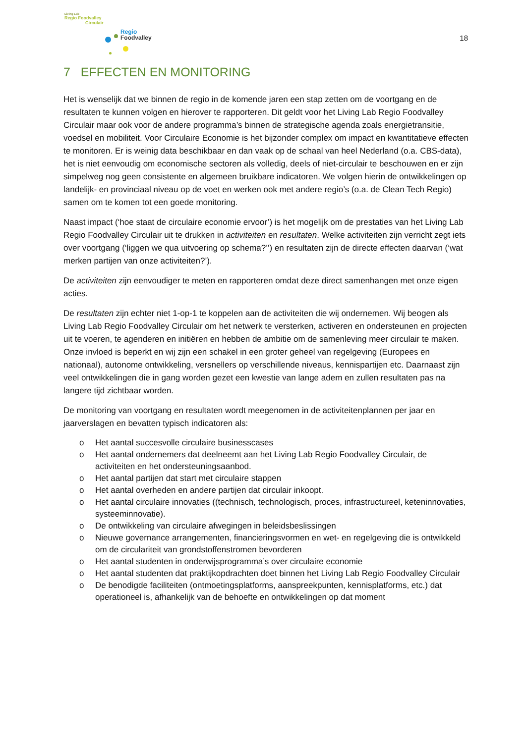Living Lab
Regio Foodvalley
Circulair
Regio
Foodvalley
18
7 EFFECTEN EN MONITORING
Het is wenselijk dat we binnen de regio in de komende jaren een stap zetten om de voortgang en de resultaten te kunnen volgen en hierover te rapporteren. Dit geldt voor het Living Lab Regio Foodvalley Circulair maar ook voor de andere programma’s binnen de strategische agenda zoals energietransitie, voedsel en mobiliteit. Voor Circulaire Economie is het bijzonder complex om impact en kwantitatieve effecten te monitoren. Er is weinig data beschikbaar en dan vaak op de schaal van heel Nederland (o.a. CBS-data), het is niet eenvoudig om economische sectoren als volledig, deels of niet-circulair te beschouwen en er zijn simpelweg nog geen consistente en algemeen bruikbare indicatoren. We volgen hierin de ontwikkelingen op landelijk- en provinciaal niveau op de voet en werken ook met andere regio’s (o.a. de Clean Tech Regio) samen om te komen tot een goede monitoring.
Naast impact (‘hoe staat de circulaire economie ervoor’) is het mogelijk om de prestaties van het Living Lab Regio Foodvalley Circulair uit te drukken in activiteiten en resultaten. Welke activiteiten zijn verricht zegt iets over voortgang (‘liggen we qua uitvoering op schema?’’) en resultaten zijn de directe effecten daarvan (‘wat merken partijen van onze activiteiten?’).
De activiteiten zijn eenvoudiger te meten en rapporteren omdat deze direct samenhangen met onze eigen acties.
De resultaten zijn echter niet 1-op-1 te koppelen aan de activiteiten die wij ondernemen. Wij beogen als Living Lab Regio Foodvalley Circulair om het netwerk te versterken, activeren en ondersteunen en projecten uit te voeren, te agenderen en initiëren en hebben de ambitie om de samenleving meer circulair te maken. Onze invloed is beperkt en wij zijn een schakel in een groter geheel van regelgeving (Europees en nationaal), autonome ontwikkeling, versnellers op verschillende niveaus, kennispartijen etc. Daarnaast zijn veel ontwikkelingen die in gang worden gezet een kwestie van lange adem en zullen resultaten pas na langere tijd zichtbaar worden.
De monitoring van voortgang en resultaten wordt meegenomen in de activiteitenplannen per jaar en jaarverslagen en bevatten typisch indicatoren als:
o Het aantal succesvolle circulaire businesscases
o Het aantal ondernemers dat deelneemt aan het Living Lab Regio Foodvalley Circulair, de activiteiten en het ondersteuningsaanbod.
o Het aantal partijen dat start met circulaire stappen
o Het aantal overheden en andere partijen dat circulair inkoopt.
o Het aantal circulaire innovaties ((technisch, technologisch, proces, infrastructureel, keteninnovaties, systeeminnovatie).
o De ontwikkeling van circulaire afwegingen in beleidsbeslissingen
o Nieuwe governance arrangementen, financieringsvormen en wet- en regelgeving die is ontwikkeld om de circulariteit van grondstoffenstromen bevorderen
o Het aantal studenten in onderwijsprogramma’s over circulaire economie
o Het aantal studenten dat praktijkopdrachten doet binnen het Living Lab Regio Foodvalley Circulair
o De benodigde faciliteiten (ontmoetingsplatforms, aanspreekpunten, kennisplatforms, etc.) dat operationeel is, afhankelijk van de behoefte en ontwikkelingen op dat moment